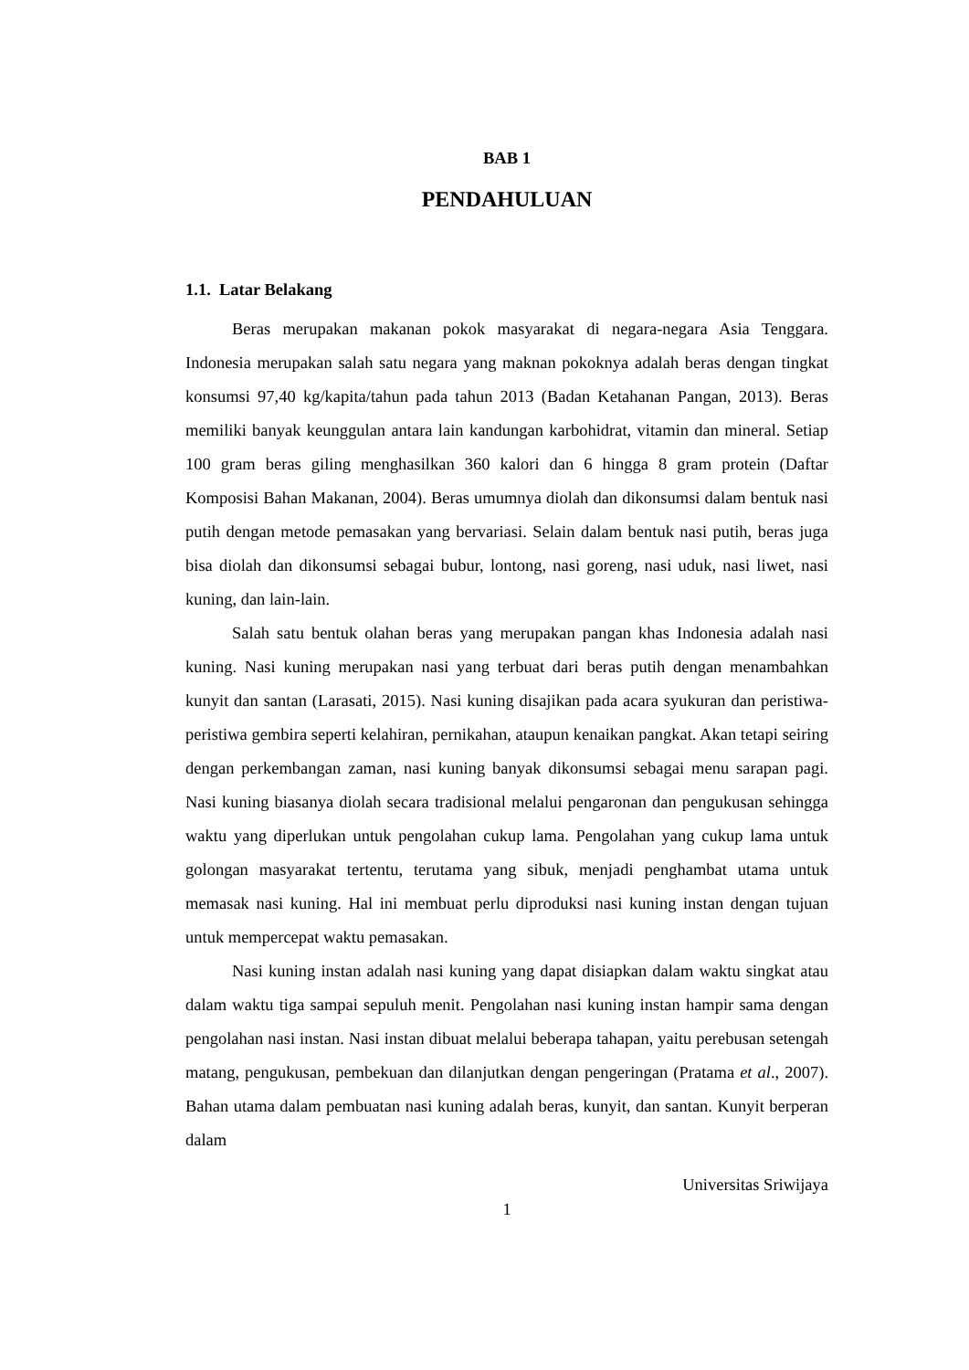BAB 1
PENDAHULUAN
1.1. Latar Belakang
Beras merupakan makanan pokok masyarakat di negara-negara Asia Tenggara. Indonesia merupakan salah satu negara yang maknan pokoknya adalah beras dengan tingkat konsumsi 97,40 kg/kapita/tahun pada tahun 2013 (Badan Ketahanan Pangan, 2013). Beras memiliki banyak keunggulan antara lain kandungan karbohidrat, vitamin dan mineral. Setiap 100 gram beras giling menghasilkan 360 kalori dan 6 hingga 8 gram protein (Daftar Komposisi Bahan Makanan, 2004). Beras umumnya diolah dan dikonsumsi dalam bentuk nasi putih dengan metode pemasakan yang bervariasi. Selain dalam bentuk nasi putih, beras juga bisa diolah dan dikonsumsi sebagai bubur, lontong, nasi goreng, nasi uduk, nasi liwet, nasi kuning, dan lain-lain.
Salah satu bentuk olahan beras yang merupakan pangan khas Indonesia adalah nasi kuning. Nasi kuning merupakan nasi yang terbuat dari beras putih dengan menambahkan kunyit dan santan (Larasati, 2015). Nasi kuning disajikan pada acara syukuran dan peristiwa-peristiwa gembira seperti kelahiran, pernikahan, ataupun kenaikan pangkat. Akan tetapi seiring dengan perkembangan zaman, nasi kuning banyak dikonsumsi sebagai menu sarapan pagi. Nasi kuning biasanya diolah secara tradisional melalui pengaronan dan pengukusan sehingga waktu yang diperlukan untuk pengolahan cukup lama. Pengolahan yang cukup lama untuk golongan masyarakat tertentu, terutama yang sibuk, menjadi penghambat utama untuk memasak nasi kuning. Hal ini membuat perlu diproduksi nasi kuning instan dengan tujuan untuk mempercepat waktu pemasakan.
Nasi kuning instan adalah nasi kuning yang dapat disiapkan dalam waktu singkat atau dalam waktu tiga sampai sepuluh menit. Pengolahan nasi kuning instan hampir sama dengan pengolahan nasi instan. Nasi instan dibuat melalui beberapa tahapan, yaitu perebusan setengah matang, pengukusan, pembekuan dan dilanjutkan dengan pengeringan (Pratama et al., 2007). Bahan utama dalam pembuatan nasi kuning adalah beras, kunyit, dan santan. Kunyit berperan dalam
Universitas Sriwijaya
1